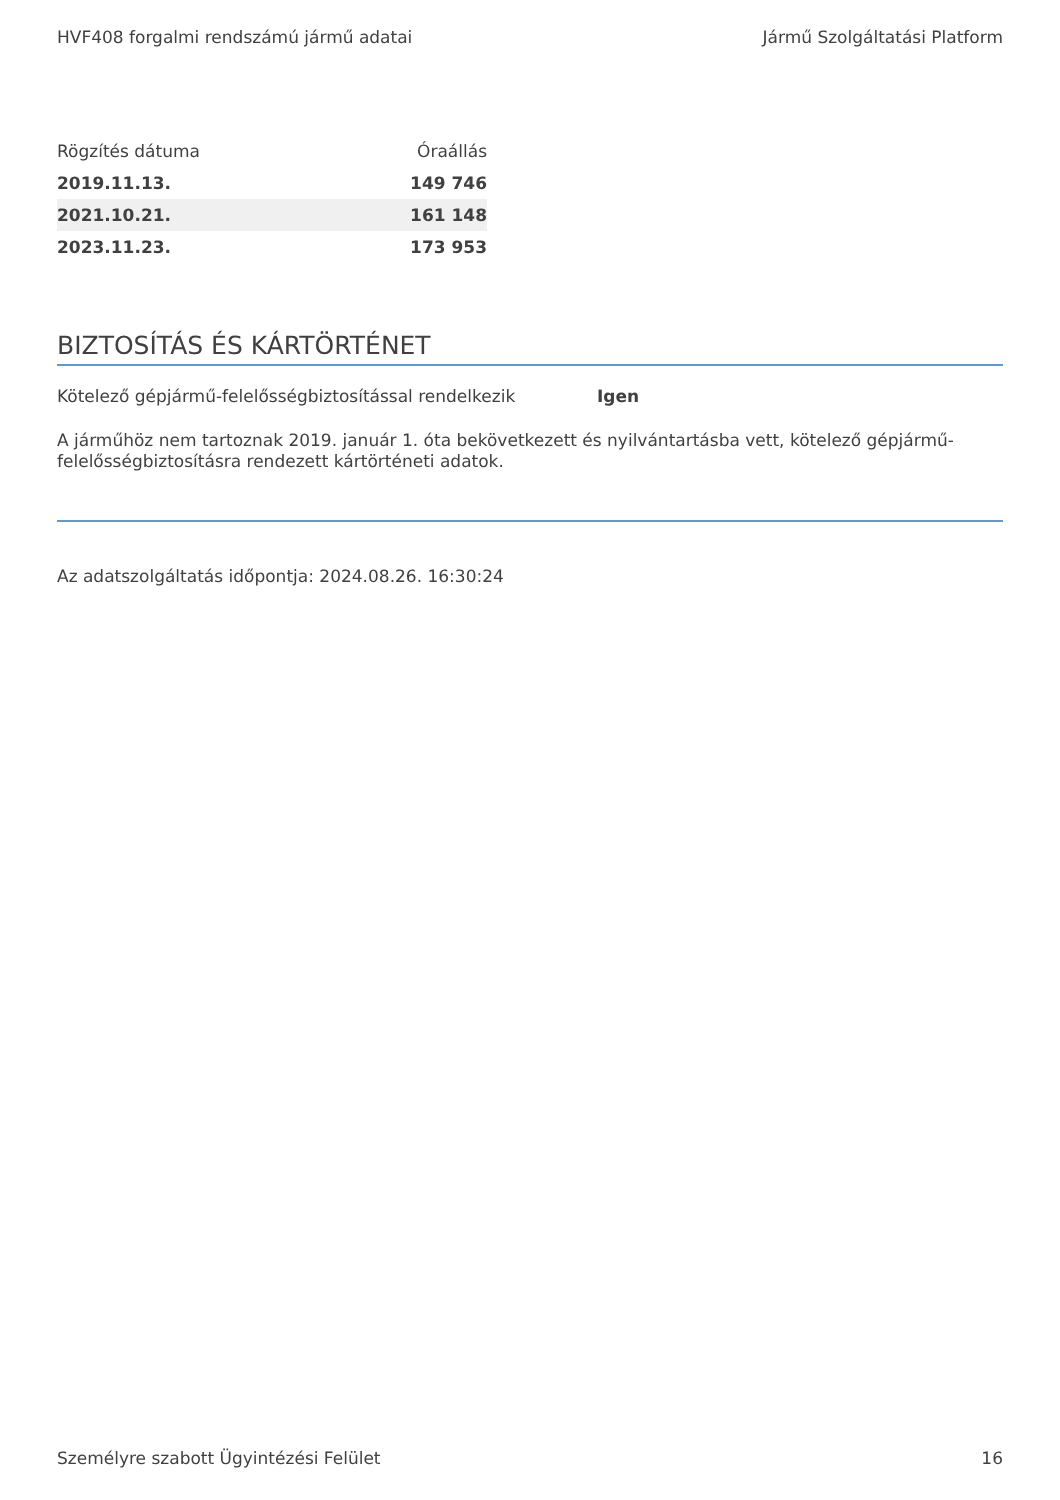HVF408 forgalmi rendszámú jármű adatai Jármű Szolgáltatási Platform
| Rögzítés dátuma | Óraállás |
| --- | --- |
| 2019.11.13. | 149 746 |
| 2021.10.21. | 161 148 |
| 2023.11.23. | 173 953 |
BIZTOSÍTÁS ÉS KÁRTÖRTÉNET
Kötelező gépjármű-felelősségbiztosítással rendelkezik Igen
A járműhöz nem tartoznak 2019. január 1. óta bekövetkezett és nyilvántartásba vett, kötelező gépjármű-felelősségbiztosításra rendezett kártörténeti adatok.
Az adatszolgáltatás időpontja: 2024.08.26. 16:30:24
Személyre szabott Ügyintézési Felület 16